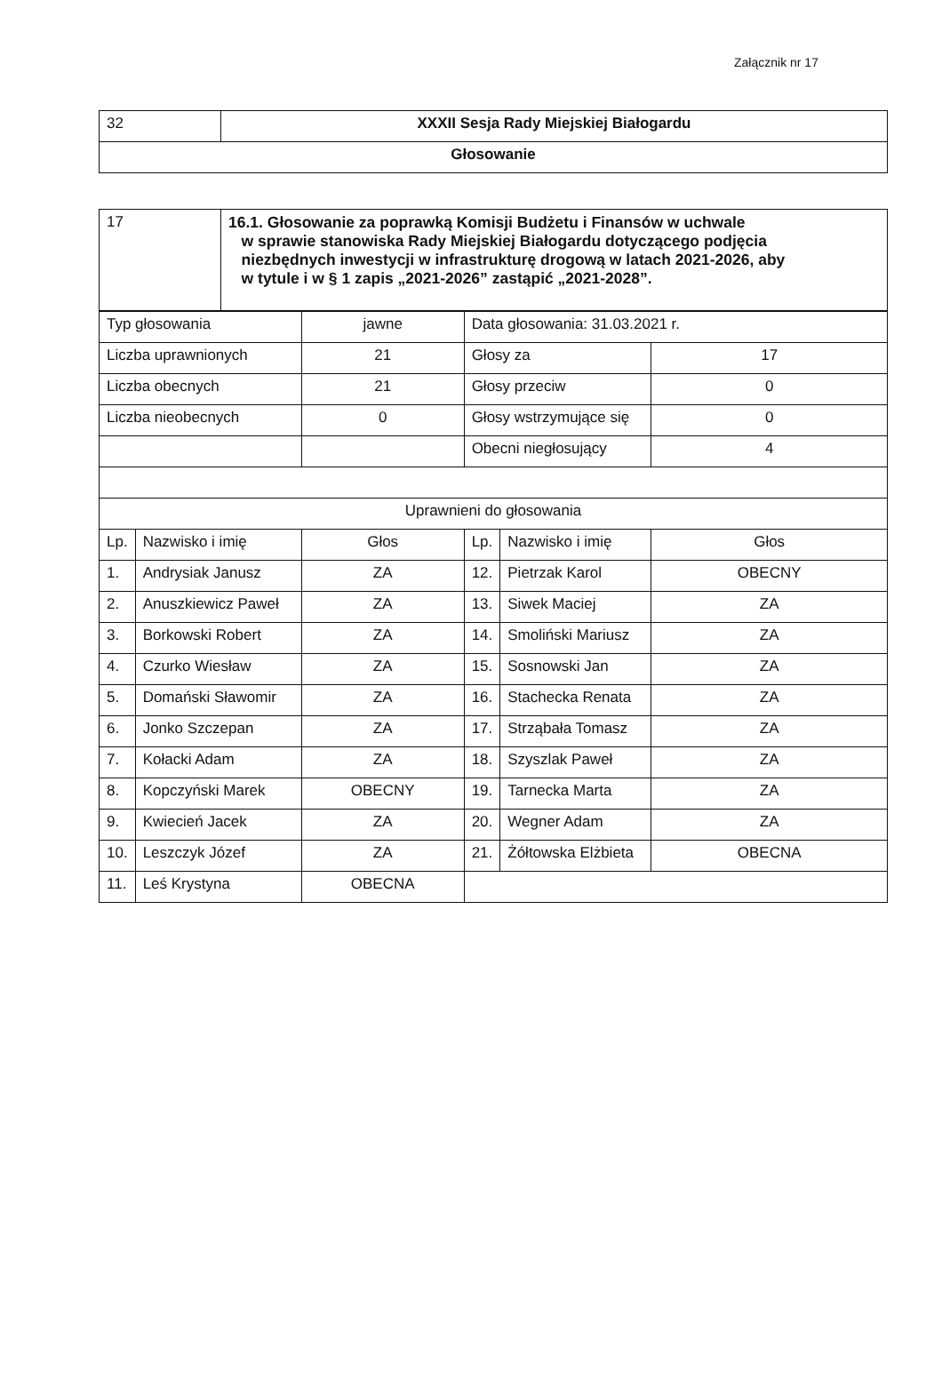Załącznik nr 17
| 32 | XXXII Sesja Rady Miejskiej Białogardu |
| Głosowanie | |
| 17 | 16.1. Głosowanie za poprawką Komisji Budżetu i Finansów w uchwale w sprawie stanowiska Rady Miejskiej Białogardu dotyczącego podjęcia niezbędnych inwestycji w infrastrukturę drogową w latach 2021-2026, aby w tytule i w § 1 zapis „2021-2026” zastąpić „2021-2028”. |
| Typ głosowania | | jawne | Data głosowania: 31.03.2021 r. | | |
| Liczba uprawnionych | | 21 | Głosy za | | 17 |
| Liczba obecnych | | 21 | Głosy przeciw | | 0 |
| Liczba nieobecnych | | 0 | Głosy wstrzymujące się | | 0 |
| | | | Obecni niegłosujący | | 4 |
| Uprawnieni do głosowania | | | | | |
| Lp. | Nazwisko i imię | Głos | Lp. | Nazwisko i imię | Głos |
| 1. | Andrysiak Janusz | ZA | 12. | Pietrzak Karol | OBECNY |
| 2. | Anuszkiewicz Paweł | ZA | 13. | Siwek Maciej | ZA |
| 3. | Borkowski Robert | ZA | 14. | Smoliński Mariusz | ZA |
| 4. | Czurko Wiesław | ZA | 15. | Sosnowski Jan | ZA |
| 5. | Domański Sławomir | ZA | 16. | Stachecka Renata | ZA |
| 6. | Jonko Szczepan | ZA | 17. | Strząbała Tomasz | ZA |
| 7. | Kołacki Adam | ZA | 18. | Szyszlak Paweł | ZA |
| 8. | Kopczyński Marek | OBECNY | 19. | Tarnecka Marta | ZA |
| 9. | Kwiecień Jacek | ZA | 20. | Wegner Adam | ZA |
| 10. | Leszczyk Józef | ZA | 21. | Żółtowska Elżbieta | OBECNA |
| 11. | Leś Krystyna | OBECNA | | | |